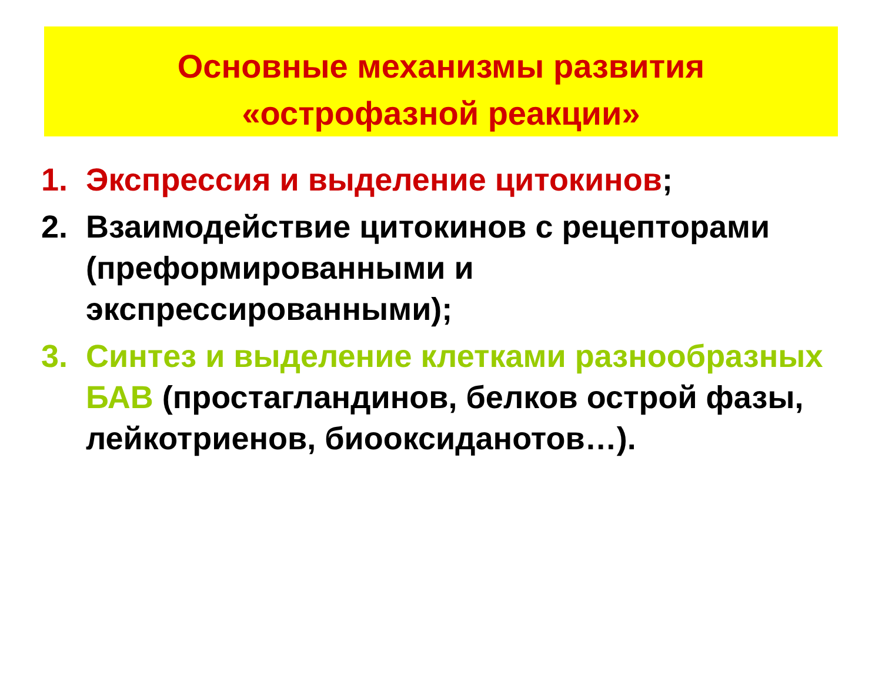Основные механизмы развития
«острофазной реакции»
1. Экспрессия и выделение цитокинов;
2. Взаимодействие цитокинов с рецепторами (преформированными и экспрессированными);
3. Синтез и выделение клетками разнообразных БАВ (простагландинов, белков острой фазы, лейкотриенов, биооксиданотов…).